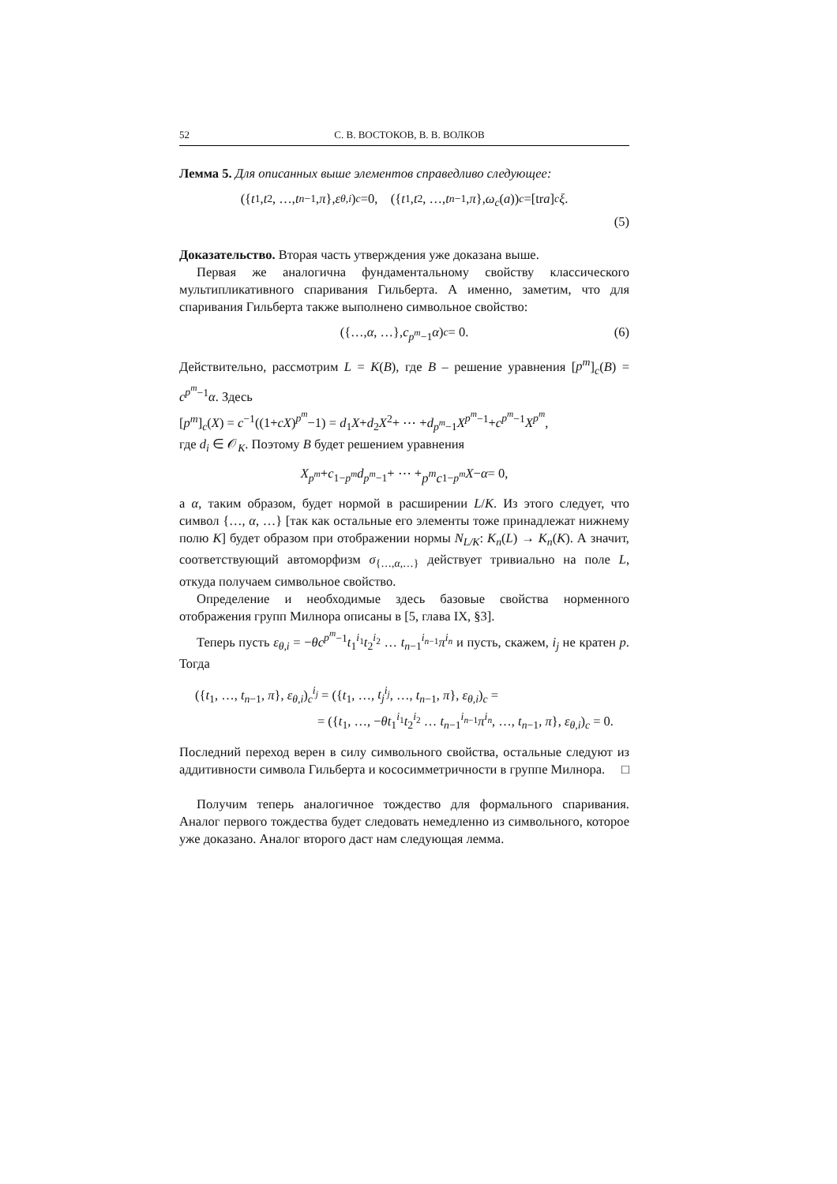52 С. В. ВОСТОКОВ, В. В. ВОЛКОВ
Лемма 5. Для описанных выше элементов справедливо следующее:
({ t<sub>1</sub>, t<sub>2</sub>, …, t<sub>n−1</sub>, π }, ε<sub>θ,i</sub>)<sub>c</sub> =0, ({ t<sub>1</sub>, t<sub>2</sub>, …, t<sub>n−1</sub>, π }, ω<sub>c</sub> (a))<sub>c</sub> =[tr a]<sub>c</sub> ξ.
(5)
Доказательство. Вторая часть утверждения уже доказана выше.
Первая же аналогична фундаментальному свойству классического мультипликативного спаривания Гильберта. А именно, заметим, что для спаривания Гильберта также выполнено символьное свойство:
({…, α, …}, c<sup>p<sup>m</sup>−1</sup> α)<sub>c</sub> = 0. (6)
Действительно, рассмотрим L = K(B), где B – решение уравнения [p<sup>m</sup>]<sub>c</sub>(B) = c<sup>p<sup>m</sup>−1</sup>α. Здесь
[p<sup>m</sup>]<sub>c</sub>(X) = c<sup>−1</sup>((1+cX)<sup>p<sup>m</sup></sup>−1) = d<sub>1</sub>X+d<sub>2</sub>X<sup>2</sup>+ ⋯ +d<sub>p<sup>m</sup>−1</sub>X<sup>p<sup>m</sup>−1</sup>+c<sup>p<sup>m</sup>−1</sup>X<sup>p<sup>m</sup></sup>,
где d<sub>i</sub> ∈ 𝒪<sub>K</sub>. Поэтому B будет решением уравнения
X<sup>p<sup>m</sup></sup> + c<sup>1−p<sup>m</sup></sup> d<sub>p<sup>m</sup>−1</sub> + ⋯ + p<sup>m</sup>c<sup>1−p<sup>m</sup></sup> X − α = 0,
а α, таким образом, будет нормой в расширении L/K. Из этого следует, что символ {…, α, …} [так как остальные его элементы тоже принадлежат нижнему полю K] будет образом при отображении нормы N<sub>L/K</sub>: K<sub>n</sub>(L) → K<sub>n</sub>(K). А значит, соответствующий автоморфизм σ<sub>{…,α,…}</sub> действует тривиально на поле L, откуда получаем символьное свойство.
Определение и необходимые здесь базовые свойства норменного отображения групп Милнора описаны в [5, глава IX, §3].
Теперь пусть ε<sub>θ,i</sub> = −θc<sup>p<sup>m</sup>−1</sup>t<sub>1</sub><sup>i<sub>1</sub></sup>t<sub>2</sub><sup>i<sub>2</sub></sup> … t<sub>n−1</sub><sup>i<sub>n−1</sub></sup>π<sup>i<sub>n</sub></sup> и пусть, скажем, i<sub>j</sub> не кратен p. Тогда
({t<sub>1</sub>, …, t<sub>n−1</sub>, π}, ε<sub>θ,i</sub>)<sub>c</sub><sup>i<sub>j</sub></sup> = ({t<sub>1</sub>, …, t<sub>j</sub><sup>i<sub>j</sub></sup>, …, t<sub>n−1</sub>, π}, ε<sub>θ,i</sub>)<sub>c</sub> =
= ({t<sub>1</sub>, …, −θt<sub>1</sub><sup>i<sub>1</sub></sup>t<sub>2</sub><sup>i<sub>2</sub></sup> … t<sub>n−1</sub><sup>i<sub>n−1</sub></sup>π<sup>i<sub>n</sub></sup>, …, t<sub>n−1</sub>, π}, ε<sub>θ,i</sub>)<sub>c</sub> = 0.
Последний переход верен в силу символьного свойства, остальные следуют из аддитивности символа Гильберта и кососимметричности в группе Милнора. □
Получим теперь аналогичное тождество для формального спаривания. Аналог первого тождества будет следовать немедленно из символьного, которое уже доказано. Аналог второго даст нам следующая лемма.